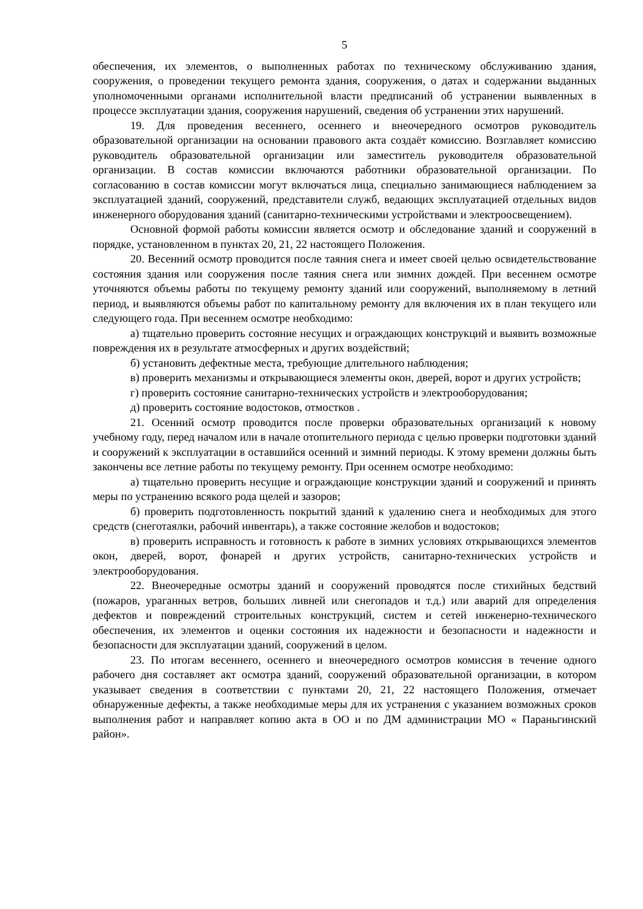5
обеспечения, их элементов, о выполненных работах по техническому обслуживанию здания, сооружения, о проведении текущего ремонта здания, сооружения, о датах и содержании выданных уполномоченными органами исполнительной власти предписаний об устранении выявленных в процессе эксплуатации здания, сооружения нарушений, сведения об устранении этих нарушений.
19. Для проведения весеннего, осеннего и внеочередного осмотров руководитель образовательной организации на основании правового акта создаёт комиссию. Возглавляет комиссию руководитель образовательной организации или заместитель руководителя образовательной организации. В состав комиссии включаются работники образовательной организации. По согласованию в состав комиссии могут включаться лица, специально занимающиеся наблюдением за эксплуатацией зданий, сооружений, представители служб, ведающих эксплуатацией отдельных видов инженерного оборудования зданий (санитарно-техническими устройствами и электроосвещением).
Основной формой работы комиссии является осмотр и обследование зданий и сооружений в порядке, установленном в пунктах 20, 21, 22 настоящего Положения.
20. Весенний осмотр проводится после таяния снега и имеет своей целью освидетельствование состояния здания или сооружения после таяния снега или зимних дождей. При весеннем осмотре уточняются объемы работы по текущему ремонту зданий или сооружений, выполняемому в летний период, и выявляются объемы работ по капитальному ремонту для включения их в план текущего или следующего года. При весеннем осмотре необходимо:
а) тщательно проверить состояние несущих и ограждающих конструкций и выявить возможные повреждения их в результате атмосферных и других воздействий;
б) установить дефектные места, требующие длительного наблюдения;
в) проверить механизмы и открывающиеся элементы окон, дверей, ворот и других устройств;
г) проверить состояние санитарно-технических устройств и электрооборудования;
д) проверить состояние водостоков, отмостков .
21. Осенний осмотр проводится после проверки образовательных организаций к новому учебному году, перед началом или в начале отопительного периода с целью проверки подготовки зданий и сооружений к эксплуатации в оставшийся осенний и зимний периоды. К этому времени должны быть закончены все летние работы по текущему ремонту. При осеннем осмотре необходимо:
а) тщательно проверить несущие и ограждающие конструкции зданий и сооружений и принять меры по устранению всякого рода щелей и зазоров;
б) проверить подготовленность покрытий зданий к удалению снега и необходимых для этого средств (снеготаялки, рабочий инвентарь), а также состояние желобов и водостоков;
в) проверить исправность и готовность к работе в зимних условиях открывающихся элементов окон, дверей, ворот, фонарей и других устройств, санитарно-технических устройств и электрооборудования.
22. Внеочередные осмотры зданий и сооружений проводятся после стихийных бедствий (пожаров, ураганных ветров, больших ливней или снегопадов и т.д.) или аварий для определения дефектов и повреждений строительных конструкций, систем и сетей инженерно-технического обеспечения, их элементов и оценки состояния их надежности и безопасности и надежности и безопасности для эксплуатации зданий, сооружений в целом.
23. По итогам весеннего, осеннего и внеочередного осмотров комиссия в течение одного рабочего дня составляет акт осмотра зданий, сооружений образовательной организации, в котором указывает сведения в соответствии с пунктами 20, 21, 22 настоящего Положения, отмечает обнаруженные дефекты, а также необходимые меры для их устранения с указанием возможных сроков выполнения работ и направляет копию акта в ОО и по ДМ администрации МО « Параньгинский район».